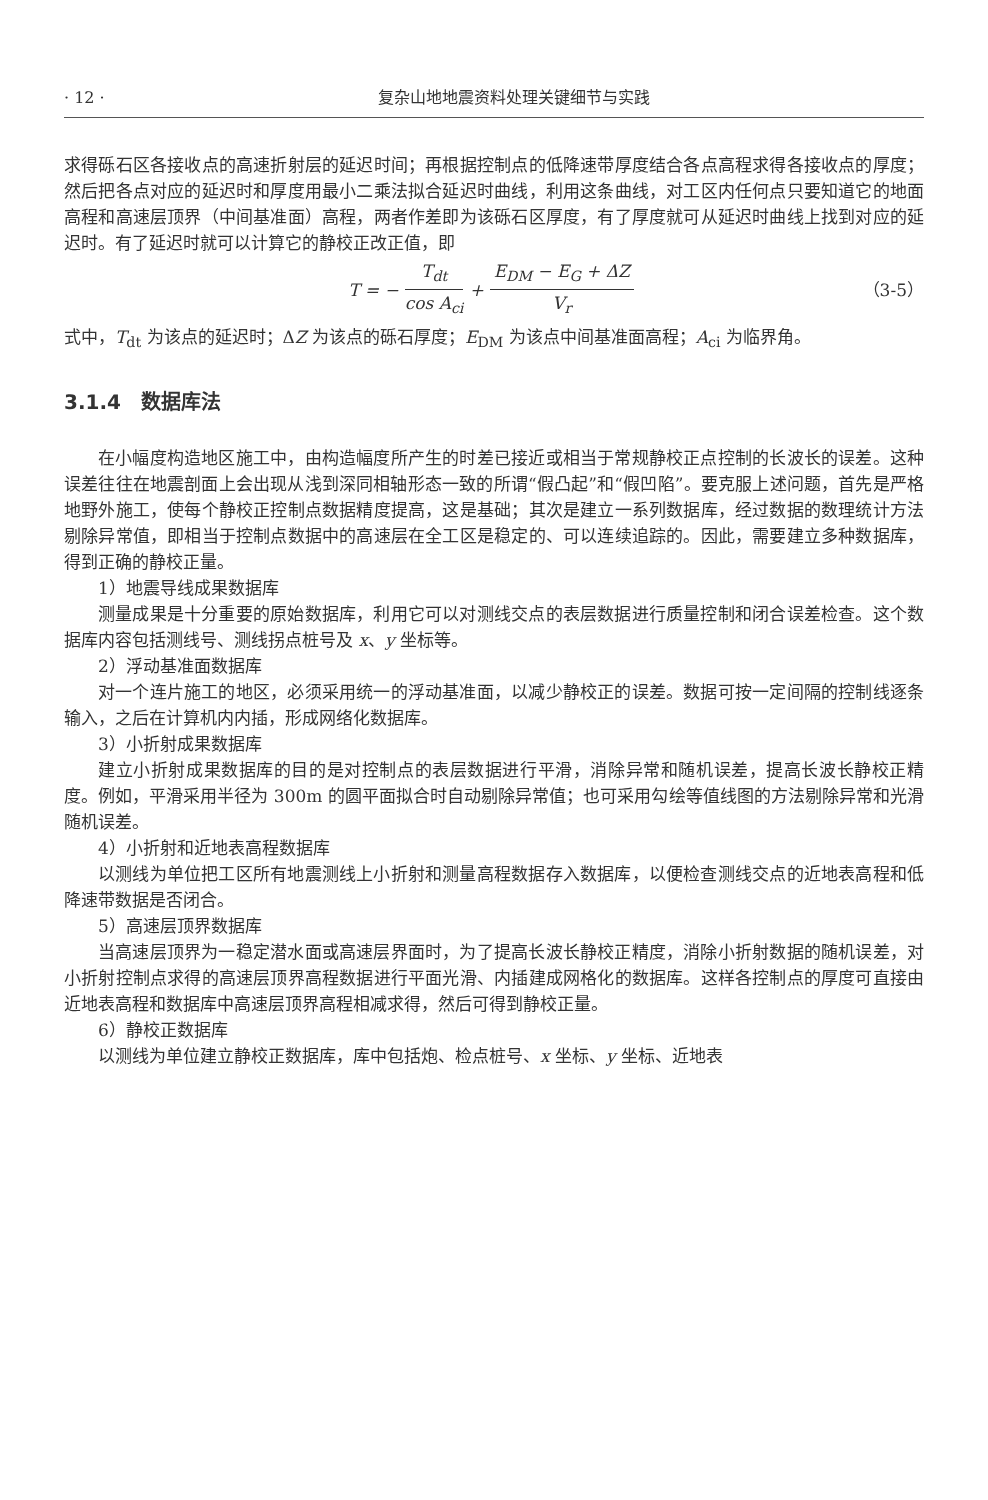· 12 · 复杂山地地震资料处理关键细节与实践
求得砾石区各接收点的高速折射层的延迟时间；再根据控制点的低降速带厚度结合各点高程求得各接收点的厚度；然后把各点对应的延迟时和厚度用最小二乘法拟合延迟时曲线，利用这条曲线，对工区内任何点只要知道它的地面高程和高速层顶界（中间基准面）高程，两者作差即为该砾石区厚度，有了厚度就可从延迟时曲线上找到对应的延迟时。有了延迟时就可以计算它的静校正改正值，即
T = − T<sub>dt</sub> cos A<sub>ci</sub> + E<sub>DM</sub> − E<sub>G</sub> + ΔZ V<sub>r</sub> （3-5）
式中，T<sub>dt</sub> 为该点的延迟时；ΔZ 为该点的砾石厚度；E<sub>DM</sub> 为该点中间基准面高程；A<sub>ci</sub> 为临界角。
3.1.4　数据库法
在小幅度构造地区施工中，由构造幅度所产生的时差已接近或相当于常规静校正点控制的长波长的误差。这种误差往往在地震剖面上会出现从浅到深同相轴形态一致的所谓“假凸起”和“假凹陷”。要克服上述问题，首先是严格地野外施工，使每个静校正控制点数据精度提高，这是基础；其次是建立一系列数据库，经过数据的数理统计方法剔除异常值，即相当于控制点数据中的高速层在全工区是稳定的、可以连续追踪的。因此，需要建立多种数据库，得到正确的静校正量。
1）地震导线成果数据库
测量成果是十分重要的原始数据库，利用它可以对测线交点的表层数据进行质量控制和闭合误差检查。这个数据库内容包括测线号、测线拐点桩号及 x、y 坐标等。
2）浮动基准面数据库
对一个连片施工的地区，必须采用统一的浮动基准面，以减少静校正的误差。数据可按一定间隔的控制线逐条输入，之后在计算机内内插，形成网络化数据库。
3）小折射成果数据库
建立小折射成果数据库的目的是对控制点的表层数据进行平滑，消除异常和随机误差，提高长波长静校正精度。例如，平滑采用半径为 300m 的圆平面拟合时自动剔除异常值；也可采用勾绘等值线图的方法剔除异常和光滑随机误差。
4）小折射和近地表高程数据库
以测线为单位把工区所有地震测线上小折射和测量高程数据存入数据库，以便检查测线交点的近地表高程和低降速带数据是否闭合。
5）高速层顶界数据库
当高速层顶界为一稳定潜水面或高速层界面时，为了提高长波长静校正精度，消除小折射数据的随机误差，对小折射控制点求得的高速层顶界高程数据进行平面光滑、内插建成网格化的数据库。这样各控制点的厚度可直接由近地表高程和数据库中高速层顶界高程相减求得，然后可得到静校正量。
6）静校正数据库
以测线为单位建立静校正数据库，库中包括炮、检点桩号、x 坐标、y 坐标、近地表